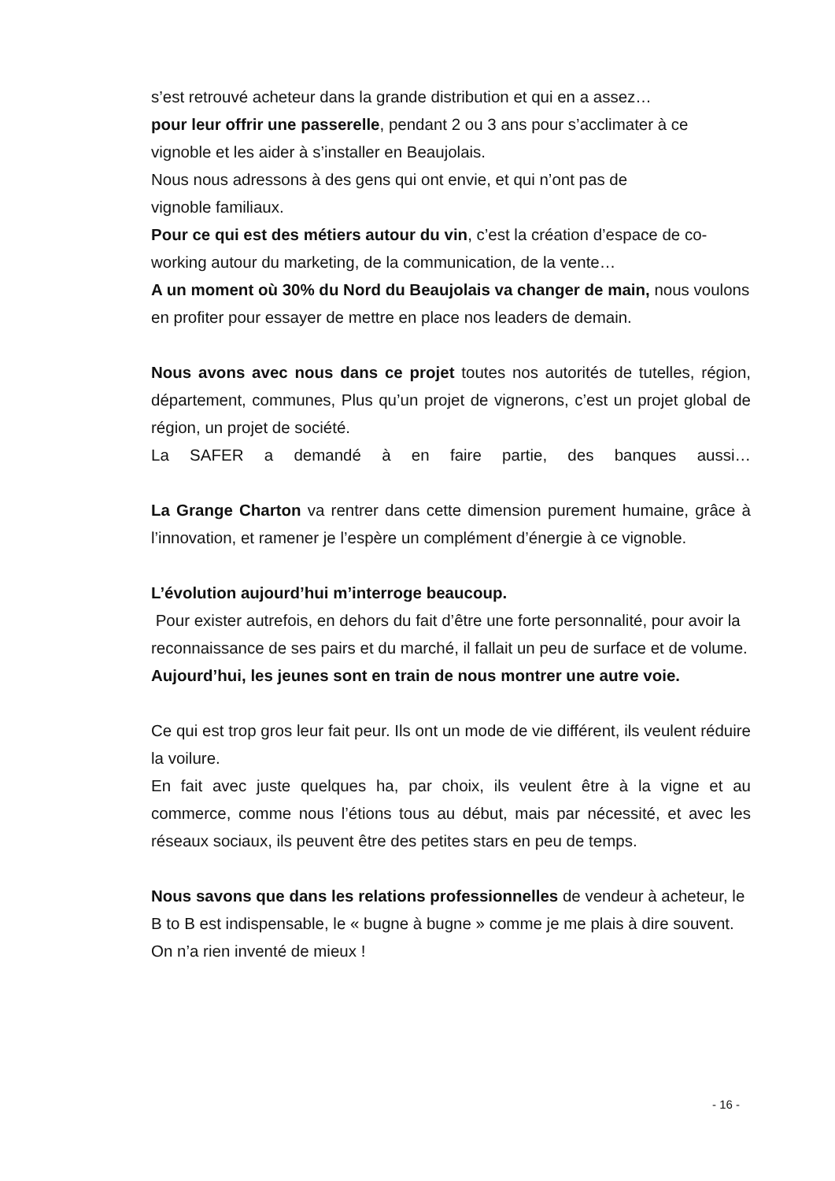s’est retrouvé acheteur dans la grande distribution et qui en a assez…
pour leur offrir une passerelle, pendant 2 ou 3 ans pour s’acclimater à ce vignoble et les aider à s’installer en Beaujolais.
Nous nous adressons à des gens qui ont envie, et qui n’ont pas de
vignoble familiaux.
Pour ce qui est des métiers autour du vin, c’est la création d’espace de co-working autour du marketing, de la communication, de la vente…
A un moment où 30% du Nord du Beaujolais va changer de main, nous voulons en profiter pour essayer de mettre en place nos leaders de demain.
Nous avons avec nous dans ce projet toutes nos autorités de tutelles, région, département, communes, Plus qu’un projet de vignerons, c’est un projet global de région, un projet de société.
La SAFER a demandé à en faire partie, des banques aussi…
La Grange Charton va rentrer dans cette dimension purement humaine, grâce à l’innovation, et ramener je l’espère un complément d’énergie à ce vignoble.
L’évolution aujourd’hui m’interroge beaucoup.
Pour exister autrefois, en dehors du fait d’être une forte personnalité, pour avoir la reconnaissance de ses pairs et du marché, il fallait un peu de surface et de volume.
Aujourd’hui, les jeunes sont en train de nous montrer une autre voie.
Ce qui est trop gros leur fait peur. Ils ont un mode de vie différent, ils veulent réduire la voilure.
En fait avec juste quelques ha, par choix, ils veulent être à la vigne et au commerce, comme nous l’étions tous au début, mais par nécessité, et avec les réseaux sociaux, ils peuvent être des petites stars en peu de temps.
Nous savons que dans les relations professionnelles de vendeur à acheteur, le B to B est indispensable, le « bugne à bugne » comme je me plais à dire souvent. On n’a rien inventé de mieux !
- 16 -